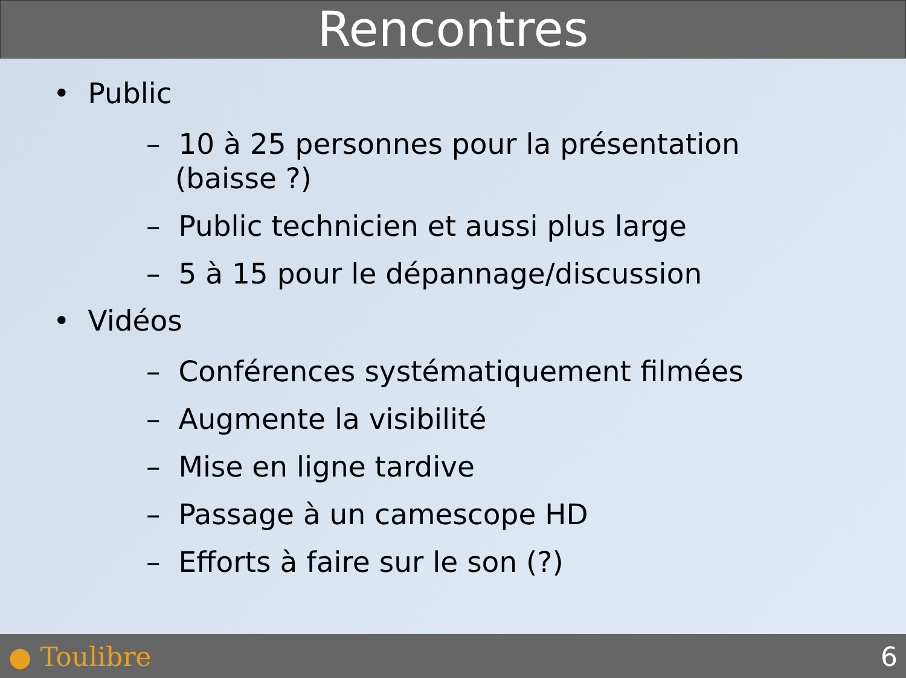Rencontres
• Public
– 10 à 25 personnes pour la présentation (baisse ?)
– Public technicien et aussi plus large
– 5 à 15 pour le dépannage/discussion
• Vidéos
– Conférences systématiquement filmées
– Augmente la visibilité
– Mise en ligne tardive
– Passage à un camescope HD
– Efforts à faire sur le son (?)
● Toulibre 6